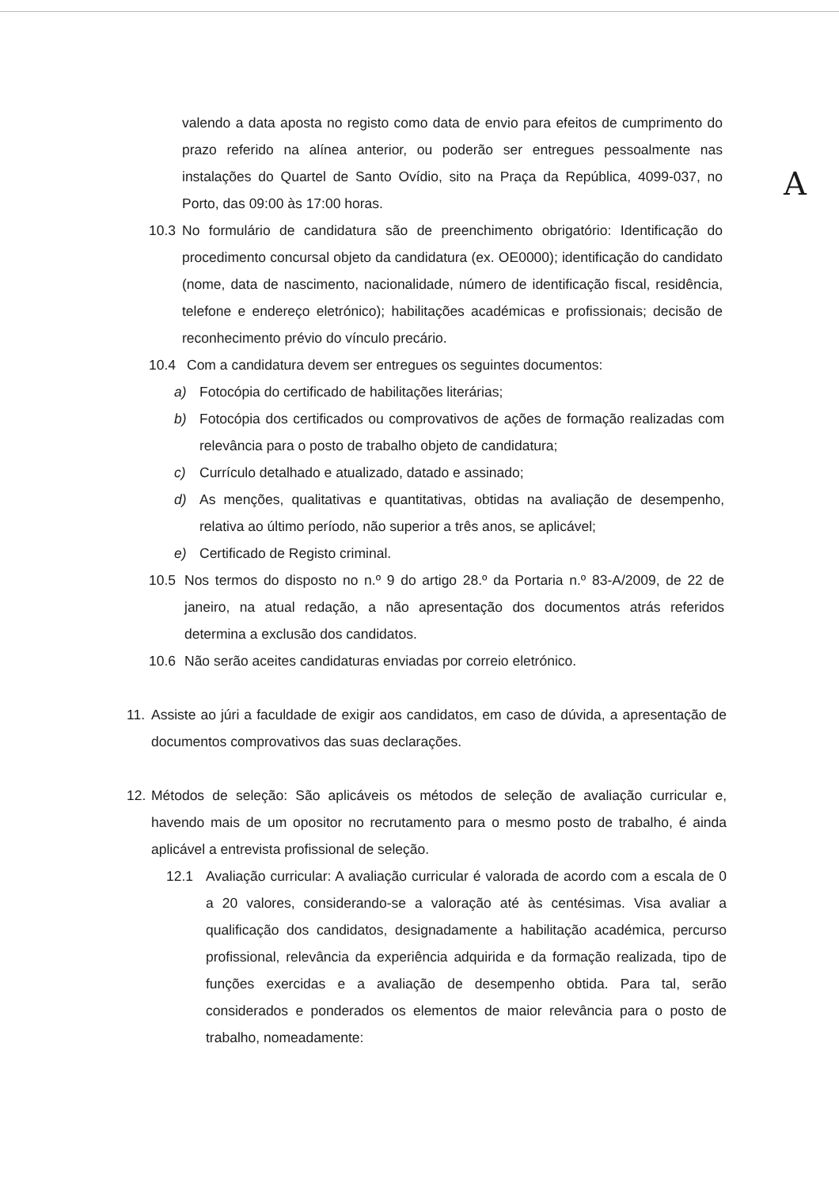A
valendo a data aposta no registo como data de envio para efeitos de cumprimento do prazo referido na alínea anterior, ou poderão ser entregues pessoalmente nas instalações do Quartel de Santo Ovídio, sito na Praça da República, 4099-037, no Porto, das 09:00 às 17:00 horas.
10.3 No formulário de candidatura são de preenchimento obrigatório: Identificação do procedimento concursal objeto da candidatura (ex. OE0000); identificação do candidato (nome, data de nascimento, nacionalidade, número de identificação fiscal, residência, telefone e endereço eletrónico); habilitações académicas e profissionais; decisão de reconhecimento prévio do vínculo precário.
10.4 Com a candidatura devem ser entregues os seguintes documentos:
a) Fotocópia do certificado de habilitações literárias;
b) Fotocópia dos certificados ou comprovativos de ações de formação realizadas com relevância para o posto de trabalho objeto de candidatura;
c) Currículo detalhado e atualizado, datado e assinado;
d) As menções, qualitativas e quantitativas, obtidas na avaliação de desempenho, relativa ao último período, não superior a três anos, se aplicável;
e) Certificado de Registo criminal.
10.5 Nos termos do disposto no n.º 9 do artigo 28.º da Portaria n.º 83-A/2009, de 22 de janeiro, na atual redação, a não apresentação dos documentos atrás referidos determina a exclusão dos candidatos.
10.6 Não serão aceites candidaturas enviadas por correio eletrónico.
11. Assiste ao júri a faculdade de exigir aos candidatos, em caso de dúvida, a apresentação de documentos comprovativos das suas declarações.
12. Métodos de seleção: São aplicáveis os métodos de seleção de avaliação curricular e, havendo mais de um opositor no recrutamento para o mesmo posto de trabalho, é ainda aplicável a entrevista profissional de seleção.
12.1 Avaliação curricular: A avaliação curricular é valorada de acordo com a escala de 0 a 20 valores, considerando-se a valoração até às centésimas. Visa avaliar a qualificação dos candidatos, designadamente a habilitação académica, percurso profissional, relevância da experiência adquirida e da formação realizada, tipo de funções exercidas e a avaliação de desempenho obtida. Para tal, serão considerados e ponderados os elementos de maior relevância para o posto de trabalho, nomeadamente: